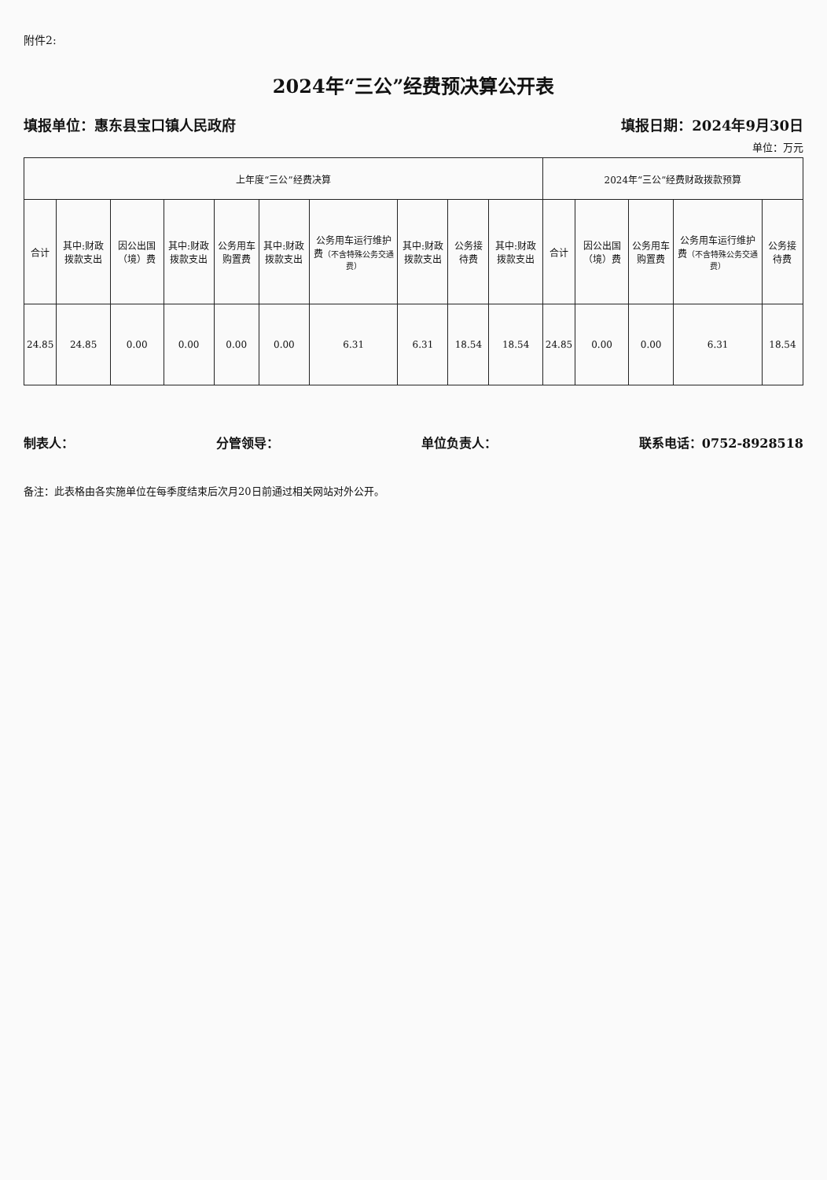附件2:
2024年“三公”经费预决算公开表
填报单位：惠东县宝口镇人民政府 填报日期：2024年9月30日
单位：万元
| 上年度“三公”经费决算 | | | | | | | | | | 2024年“三公”经费财政拨款预算 | | | | |
| --- | --- | --- | --- | --- | --- | --- | --- | --- | --- | --- | --- | --- | --- | --- |
| 合计 | 其中:财政拨款支出 | 因公出国（境）费 | 其中:财政拨款支出 | 公务用车购置费 | 其中:财政拨款支出 | 公务用车运行维护费 （不含特殊公务交通费） | 其中:财政拨款支出 | 公务接待费 | 其中:财政拨款支出 | 合计 | 因公出国（境）费 | 公务用车购置费 | 公务用车运行维护费 （不含特殊公务交通费） | 公务接待费 |
| 24.85 | 24.85 | 0.00 | 0.00 | 0.00 | 0.00 | 6.31 | 6.31 | 18.54 | 18.54 | 24.85 | 0.00 | 0.00 | 6.31 | 18.54 |
制表人： 分管领导： 单位负责人： 联系电话：0752-8928518
备注：此表格由各实施单位在每季度结束后次月20日前通过相关网站对外公开。